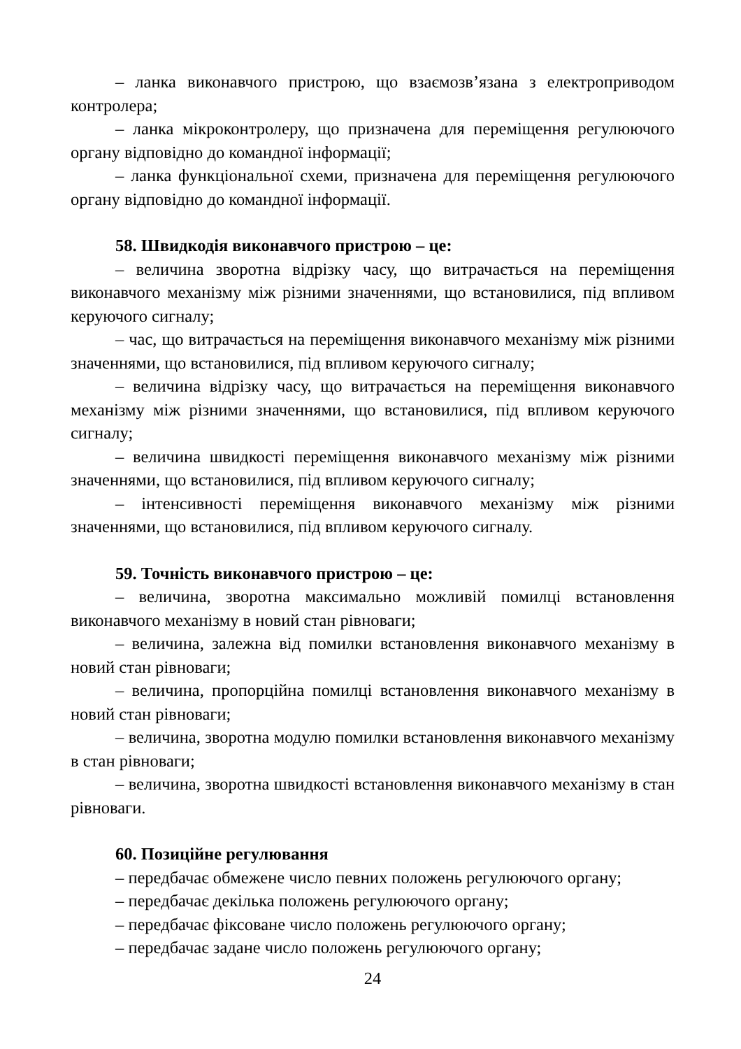– ланка виконавчого пристрою, що взаємозв’язана з електроприводом контролера;
– ланка мікроконтролеру, що призначена для переміщення регулюючого органу відповідно до командної інформації;
– ланка функціональної схеми, призначена для переміщення регулюючого органу відповідно до командної інформації.
58. Швидкодія виконавчого пристрою – це:
– величина зворотна відрізку часу, що витрачається на переміщення виконавчого механізму між різними значеннями, що встановилися, під впливом керуючого сигналу;
– час, що витрачається на переміщення виконавчого механізму між різними значеннями, що встановилися, під впливом керуючого сигналу;
– величина відрізку часу, що витрачається на переміщення виконавчого механізму між різними значеннями, що встановилися, під впливом керуючого сигналу;
– величина швидкості переміщення виконавчого механізму між різними значеннями, що встановилися, під впливом керуючого сигналу;
– інтенсивності переміщення виконавчого механізму між різними значеннями, що встановилися, під впливом керуючого сигналу.
59. Точність виконавчого пристрою – це:
– величина, зворотна максимально можливій помилці встановлення виконавчого механізму в новий стан рівноваги;
– величина, залежна від помилки встановлення виконавчого механізму в новий стан рівноваги;
– величина, пропорційна помилці встановлення виконавчого механізму в новий стан рівноваги;
– величина, зворотна модулю помилки встановлення виконавчого механізму в стан рівноваги;
– величина, зворотна швидкості встановлення виконавчого механізму в стан рівноваги.
60. Позиційне регулювання
– передбачає обмежене число певних положень регулюючого органу;
– передбачає декілька положень регулюючого органу;
– передбачає фіксоване число положень регулюючого органу;
– передбачає задане число положень регулюючого органу;
24